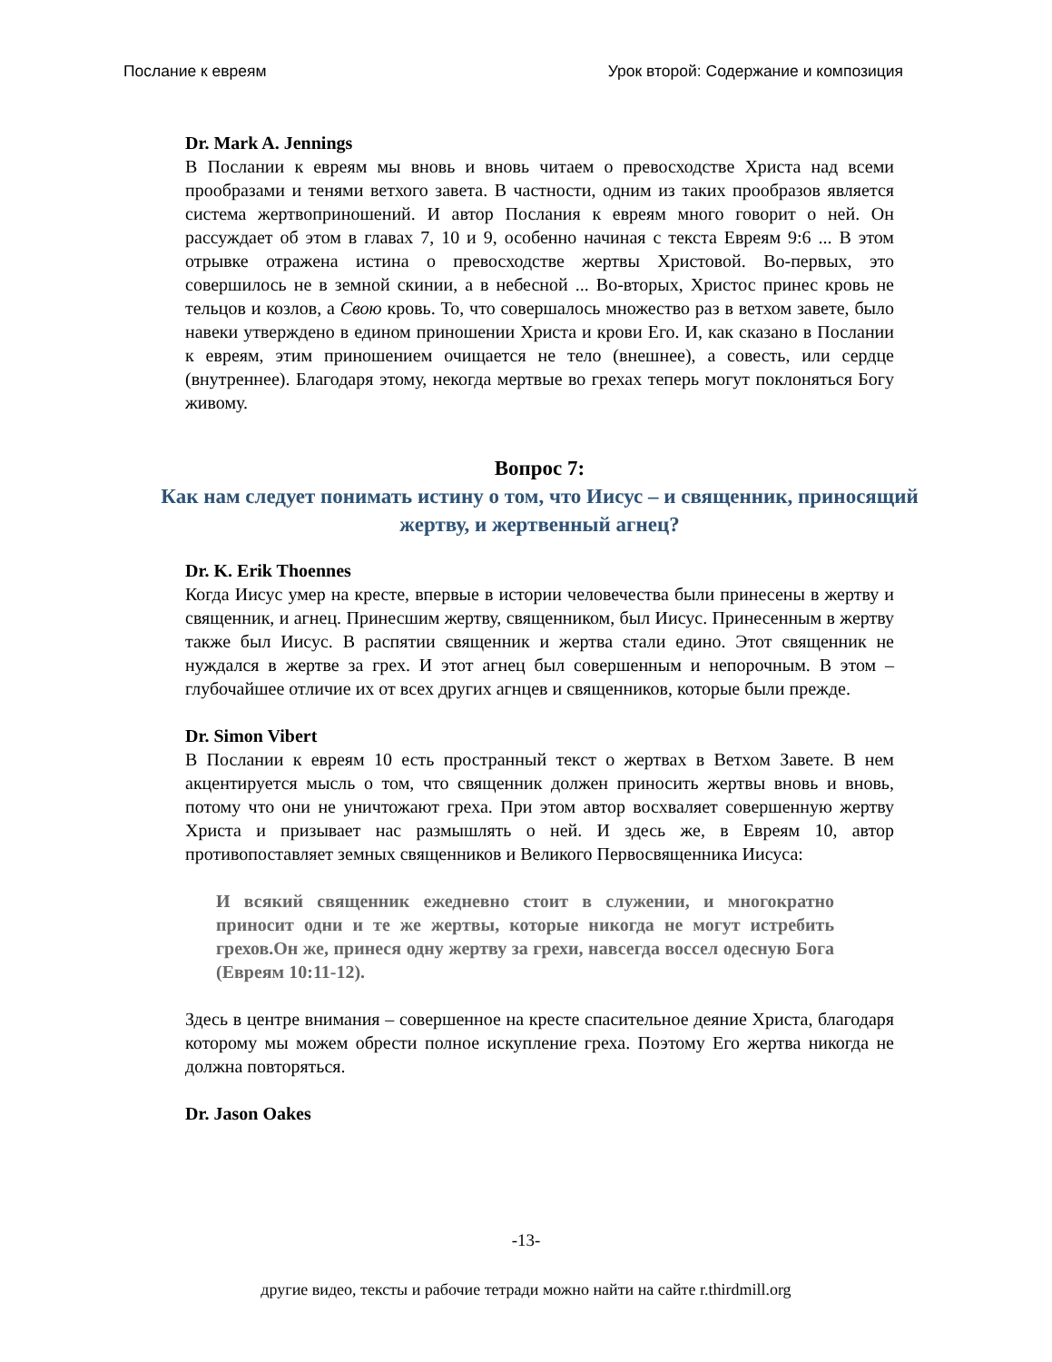Послание к евреям Урок второй: Содержание и композиция
Dr. Mark A. Jennings
В Послании к евреям мы вновь и вновь читаем о превосходстве Христа над всеми прообразами и тенями ветхого завета. В частности, одним из таких прообразов является система жертвоприношений. И автор Послания к евреям много говорит о ней. Он рассуждает об этом в главах 7, 10 и 9, особенно начиная с текста Евреям 9:6 ... В этом отрывке отражена истина о превосходстве жертвы Христовой. Во-первых, это совершилось не в земной скинии, а в небесной ... Во-вторых, Христос принес кровь не тельцов и козлов, а Свою кровь. То, что совершалось множество раз в ветхом завете, было навеки утверждено в едином приношении Христа и крови Его. И, как сказано в Послании к евреям, этим приношением очищается не тело (внешнее), а совесть, или сердце (внутреннее). Благодаря этому, некогда мертвые во грехах теперь могут поклоняться Богу живому.
Вопрос 7:
Как нам следует понимать истину о том, что Иисус – и священник, приносящий жертву, и жертвенный агнец?
Dr. K. Erik Thoennes
Когда Иисус умер на кресте, впервые в истории человечества были принесены в жертву и священник, и агнец. Принесшим жертву, священником, был Иисус. Принесенным в жертву также был Иисус. В распятии священник и жертва стали едино. Этот священник не нуждался в жертве за грех. И этот агнец был совершенным и непорочным. В этом – глубочайшее отличие их от всех других агнцев и священников, которые были прежде.
Dr. Simon Vibert
В Послании к евреям 10 есть пространный текст о жертвах в Ветхом Завете. В нем акцентируется мысль о том, что священник должен приносить жертвы вновь и вновь, потому что они не уничтожают греха. При этом автор восхваляет совершенную жертву Христа и призывает нас размышлять о ней. И здесь же, в Евреям 10, автор противопоставляет земных священников и Великого Первосвященника Иисуса:
И всякий священник ежедневно стоит в служении, и многократно приносит одни и те же жертвы, которые никогда не могут истребить грехов.Он же, принеся одну жертву за грехи, навсегда воссел одесную Бога (Евреям 10:11-12).
Здесь в центре внимания – совершенное на кресте спасительное деяние Христа, благодаря которому мы можем обрести полное искупление греха. Поэтому Его жертва никогда не должна повторяться.
Dr. Jason Oakes
-13-
другие видео, тексты и рабочие тетради можно найти на сайте r.thirdmill.org